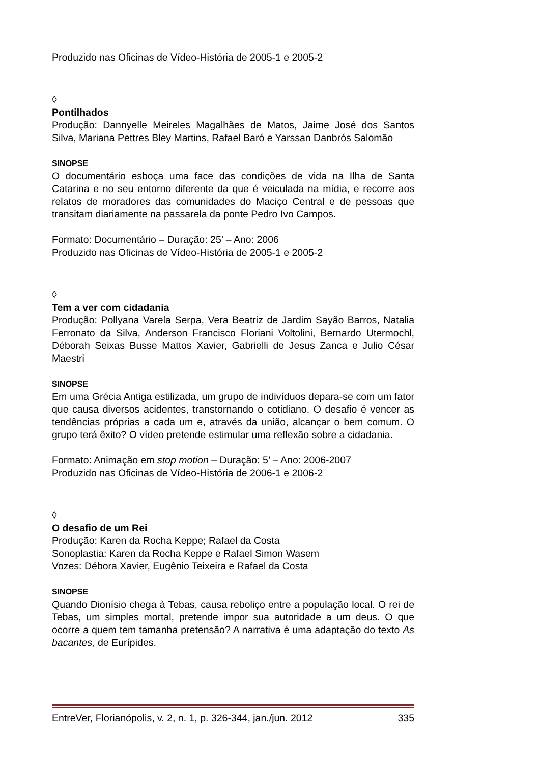Produzido nas Oficinas de Vídeo-História de 2005-1 e 2005-2
◊
Pontilhados
Produção: Dannyelle Meireles Magalhães de Matos, Jaime José dos Santos Silva, Mariana Pettres Bley Martins, Rafael Baró e Yarssan Danbrós Salomão
SINOPSE
O documentário esboça uma face das condições de vida na Ilha de Santa Catarina e no seu entorno diferente da que é veiculada na mídia, e recorre aos relatos de moradores das comunidades do Maciço Central e de pessoas que transitam diariamente na passarela da ponte Pedro Ivo Campos.
Formato: Documentário – Duração: 25’ – Ano: 2006
Produzido nas Oficinas de Vídeo-História de 2005-1 e 2005-2
◊
Tem a ver com cidadania
Produção: Pollyana Varela Serpa, Vera Beatriz de Jardim Sayão Barros, Natalia Ferronato da Silva, Anderson Francisco Floriani Voltolini, Bernardo Utermochl, Déborah Seixas Busse Mattos Xavier, Gabrielli de Jesus Zanca e Julio César Maestri
SINOPSE
Em uma Grécia Antiga estilizada, um grupo de indivíduos depara-se com um fator que causa diversos acidentes, transtornando o cotidiano. O desafio é vencer as tendências próprias a cada um e, através da união, alcançar o bem comum. O grupo terá êxito? O vídeo pretende estimular uma reflexão sobre a cidadania.
Formato: Animação em stop motion – Duração: 5’ – Ano: 2006-2007
Produzido nas Oficinas de Vídeo-História de 2006-1 e 2006-2
◊
O desafio de um Rei
Produção: Karen da Rocha Keppe; Rafael da Costa
Sonoplastia: Karen da Rocha Keppe e Rafael Simon Wasem
Vozes: Débora Xavier, Eugênio Teixeira e Rafael da Costa
SINOPSE
Quando Dionísio chega à Tebas, causa reboliço entre a população local. O rei de Tebas, um simples mortal, pretende impor sua autoridade a um deus. O que ocorre a quem tem tamanha pretensão? A narrativa é uma adaptação do texto As bacantes, de Eurípides.
EntreVer, Florianópolis, v. 2, n. 1, p. 326-344, jan./jun. 2012 335